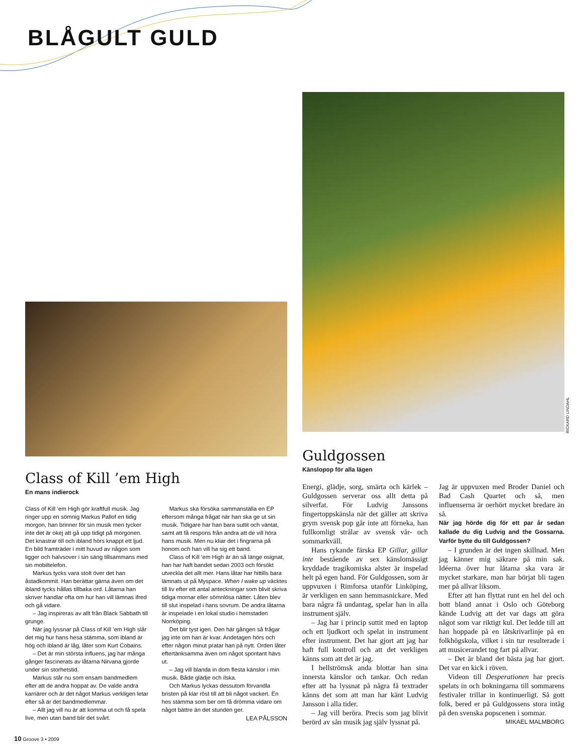BLÅGULT GULD
RICKARD LINDAHL
Class of Kill ’em High
En mans indierock
Class of Kill ’em High gör kraftfull musik. Jag ringer upp en sömnig Markus Pallof en tidig morgon, han brinner för sin musik men tycker inte det är okej att gå upp tidigt på morgonen. Det knastrar till och ibland hörs knappt ett ljud. En bild framträder i mitt huvud av någon som ligger och halvsover i sin säng tillsammans med sin mobiltelefon.
Markus tycks vara stolt över det han åstadkommit. Han berättar gärna även om det ibland tycks hållas tillbaka ord. Låtarna han skriver handlar ofta om hur han vill lämnas ifred och gå vidare.
– Jag inspireras av allt från Black Sabbath till grunge.
När jag lyssnar på Class of Kill ’em High slår det mig hur hans hesa stämma, som ibland är hög och ibland är låg, låter som Kurt Cobains.
– Det är min största influens, jag har många gånger fascinerats av låtarna Nirvana gjorde under sin storhetstid.
Markus står nu som ensam bandmedlem efter att de andra hoppat av. De valde andra karriärer och är det något Markus verkligen letar efter så är det bandmedlemmar.
– Allt jag vill nu är att komma ut och få spela live, men utan band blir det svårt.
Markus ska försöka sammanställa en EP eftersom många frågat när han ska ge ut sin musik. Tidigare har han bara suttit och väntat, samt att få respons från andra att de vill höra hans musik. Men nu kliar det i fingrarna på honom och han vill ha sig ett band.
Class of Kill ’em High är än så länge osignat, han har haft bandet sedan 2003 och försökt utveckla det allt mer. Hans låtar har hittills bara lämnats ut på Myspace. When I wake up väcktes till liv efter ett antal anteckningar som blivit skriva tidiga mornar eller sömnlösa nätter. Låten blev till slut inspelad i hans sovrum. De andra låtarna är inspelade i en lokal studio i hemstaden Norrköping.
Det blir tyst igen. Den här gången så frågar jag inte om han är kvar. Andetagen hörs och efter någon minut pratar han på nytt. Orden låter eftertänksamma även om något spontant hävs ut.
– Jag vill blanda in dom flesta känslor i min musik. Både glädje och ilska.
Och Markus lyckas dessutom förvandla bristen på klar röst till att bli något vackert. En hes stämma som ber om få drömma vidare om något bättre än det stunden ger.
LEA PÅLSSON
Guldgossen
Känslopop för alla lägen
Energi, glädje, sorg, smärta och kärlek – Guldgossen serverar oss allt detta på silverfat. För Ludvig Janssons fingertoppskänsla när det gäller att skriva grym svensk pop går inte att förneka, han fullkomligt strålar av svensk vår- och sommarkväll.
Hans rykande färska EP Gillar, gillar inte bestående av sex känslomässigt kryddade tragikomiska alster är inspelad helt på egen hand. För Guldgossen, som är uppvuxen i Rimforsa utanför Linköping, är verkligen en sann hemmasnickare. Med bara några få undantag, spelar han in alla instrument själv.
– Jag har i princip suttit med en laptop och ett ljudkort och spelat in instrument efter instrument. Det har gjort att jag har haft full kontroll och att det verkligen känns som att det är jag.
I hellströmsk anda blottar han sina innersta känslor och tankar. Och redan efter att ha lyssnat på några få textrader känns det som att man har känt Ludvig Jansson i alla tider.
– Jag vill beröra. Precis som jag blivit berörd av sån musik jag själv lyssnat på.
Jag är uppvuxen med Broder Daniel och Bad Cash Quartet och så, men influenserna är oerhört mycket bredare än så.
När jag hörde dig för ett par år sedan kallade du dig Ludvig and the Gossarna. Varför bytte du till Guldgossen?
– I grunden är det ingen skillnad. Men jag känner mig säkrare på min sak. Idéerna över hur låtarna ska vara är mycket starkare, man har börjat bli tagen mer på allvar liksom.
Efter att han flyttat runt en hel del och bott bland annat i Oslo och Göteborg kände Ludvig att det var dags att göra något som var riktigt kul. Det ledde till att han hoppade på en låtskrivarlinje på en folkhögskola, vilket i sin tur resulterade i att musicerandet tog fart på allvar.
– Det är bland det bästa jag har gjort. Det var en kick i röven.
Videon till Desperationen har precis spelats in och bokningarna till sommarens festivaler trillar in kontinuerligt. Så gott folk, bered er på Guldgossens stora intåg på den svenska popscenen i sommar.
MIKAEL MALMBORG
10 Groove 3 • 2009